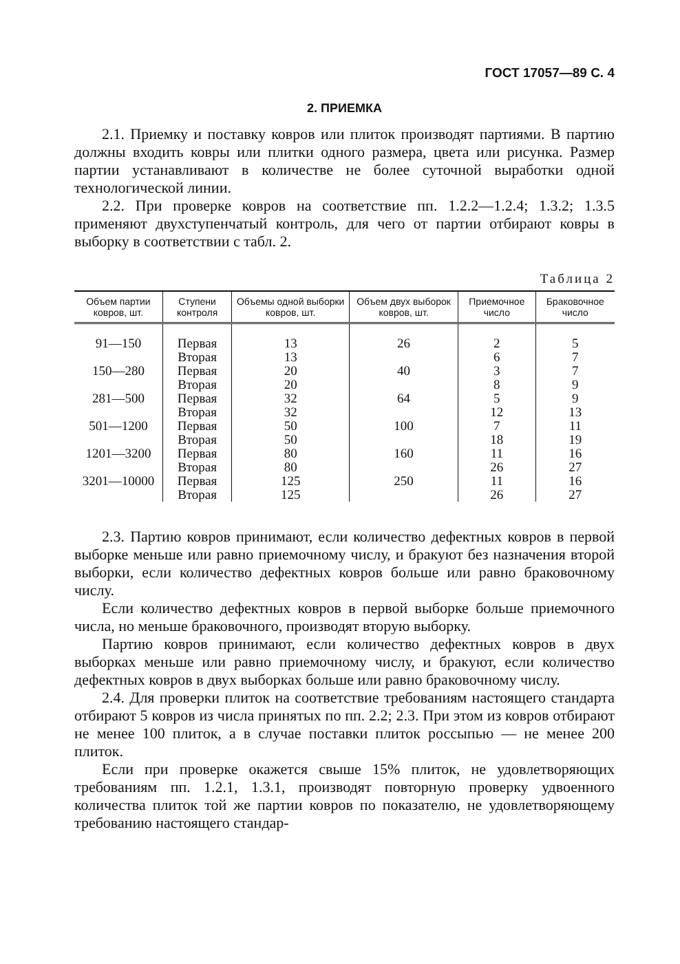ГОСТ 17057—89 С. 4
2. ПРИЕМКА
2.1. Приемку и поставку ковров или плиток производят партиями. В партию должны входить ковры или плитки одного размера, цвета или рисунка. Размер партии устанавливают в количестве не более суточной выработки одной технологической линии.
2.2. При проверке ковров на соответствие пп. 1.2.2—1.2.4; 1.3.2; 1.3.5 применяют двухступенчатый контроль, для чего от партии отбирают ковры в выборку в соответствии с табл. 2.
Таблица 2
| Объем партии ковров, шт. | Ступени контроля | Объемы одной выборки ковров, шт. | Объем двух выборок ковров, шт. | Приемочное число | Браковочное число |
| --- | --- | --- | --- | --- | --- |
| 91—150 | Первая Вторая | 13 13 | 26 | 2 6 | 5 7 |
| 150—280 | Первая Вторая | 20 20 | 40 | 3 8 | 7 9 |
| 281—500 | Первая Вторая | 32 32 | 64 | 5 12 | 9 13 |
| 501—1200 | Первая Вторая | 50 50 | 100 | 7 18 | 11 19 |
| 1201—3200 | Первая Вторая | 80 80 | 160 | 11 26 | 16 27 |
| 3201—10000 | Первая Вторая | 125 125 | 250 | 11 26 | 16 27 |
2.3. Партию ковров принимают, если количество дефектных ковров в первой выборке меньше или равно приемочному числу, и бракуют без назначения второй выборки, если количество дефектных ковров больше или равно браковочному числу.
Если количество дефектных ковров в первой выборке больше приемочного числа, но меньше браковочного, производят вторую выборку.
Партию ковров принимают, если количество дефектных ковров в двух выборках меньше или равно приемочному числу, и бракуют, если количество дефектных ковров в двух выборках больше или равно браковочному числу.
2.4. Для проверки плиток на соответствие требованиям настоящего стандарта отбирают 5 ковров из числа принятых по пп. 2.2; 2.3. При этом из ковров отбирают не менее 100 плиток, а в случае поставки плиток россыпью — не менее 200 плиток.
Если при проверке окажется свыше 15% плиток, не удовлетворяющих требованиям пп. 1.2.1, 1.3.1, производят повторную проверку удвоенного количества плиток той же партии ковров по показателю, не удовлетворяющему требованию настоящего стандар-